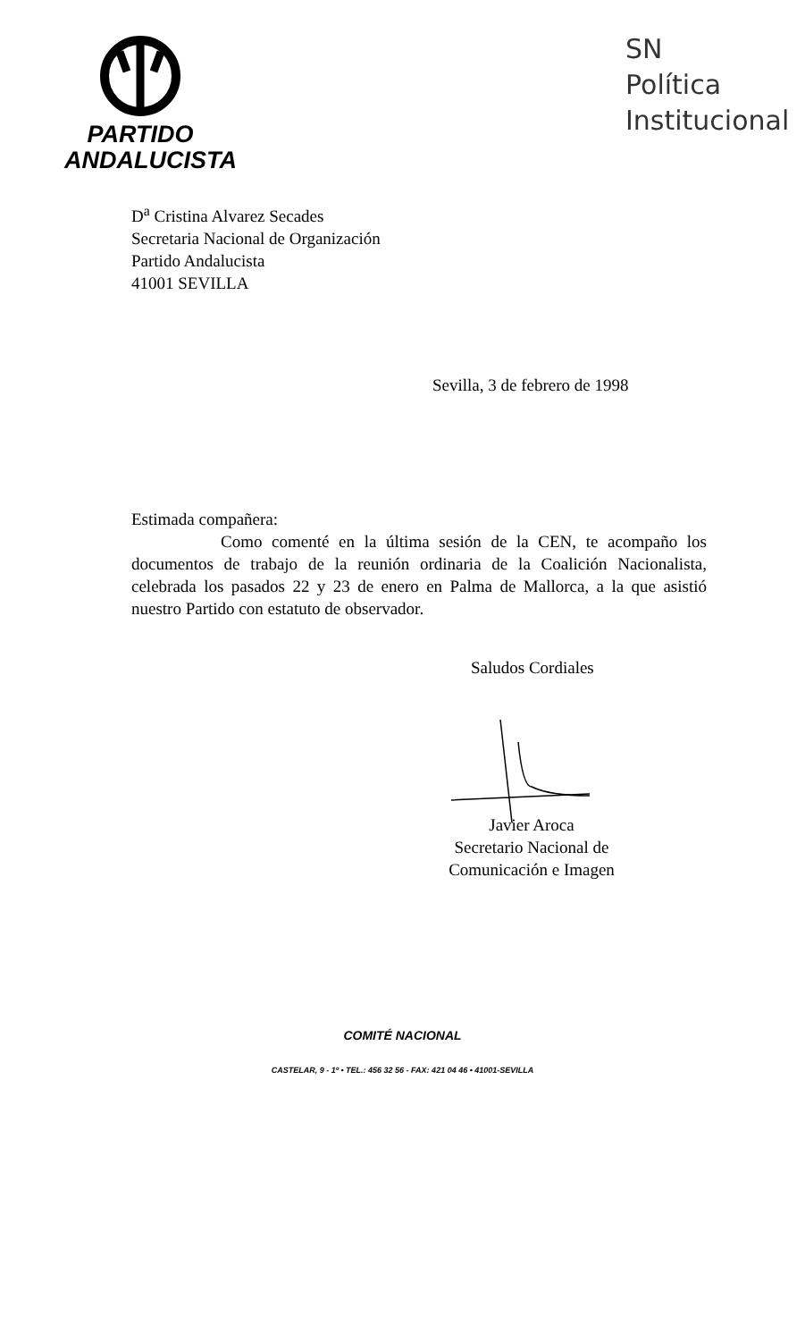PARTIDO
ANDALUCISTA
SN
Política
Institucional
D<sup>a</sup> Cristina Alvarez Secades
Secretaria Nacional de Organización
Partido Andalucista
41001 SEVILLA
Sevilla, 3 de febrero de 1998
Estimada compañera:
Como comenté en la última sesión de la CEN, te acompaño los documentos de trabajo de la reunión ordinaria de la Coalición Nacionalista, celebrada los pasados 22 y 23 de enero en Palma de Mallorca, a la que asistió nuestro Partido con estatuto de observador.
Saludos Cordiales
Javier Aroca
Secretario Nacional de
Comunicación e Imagen
COMITÉ NACIONAL
CASTELAR, 9 - 1º • TEL.: 456 32 56 - FAX: 421 04 46 • 41001-SEVILLA